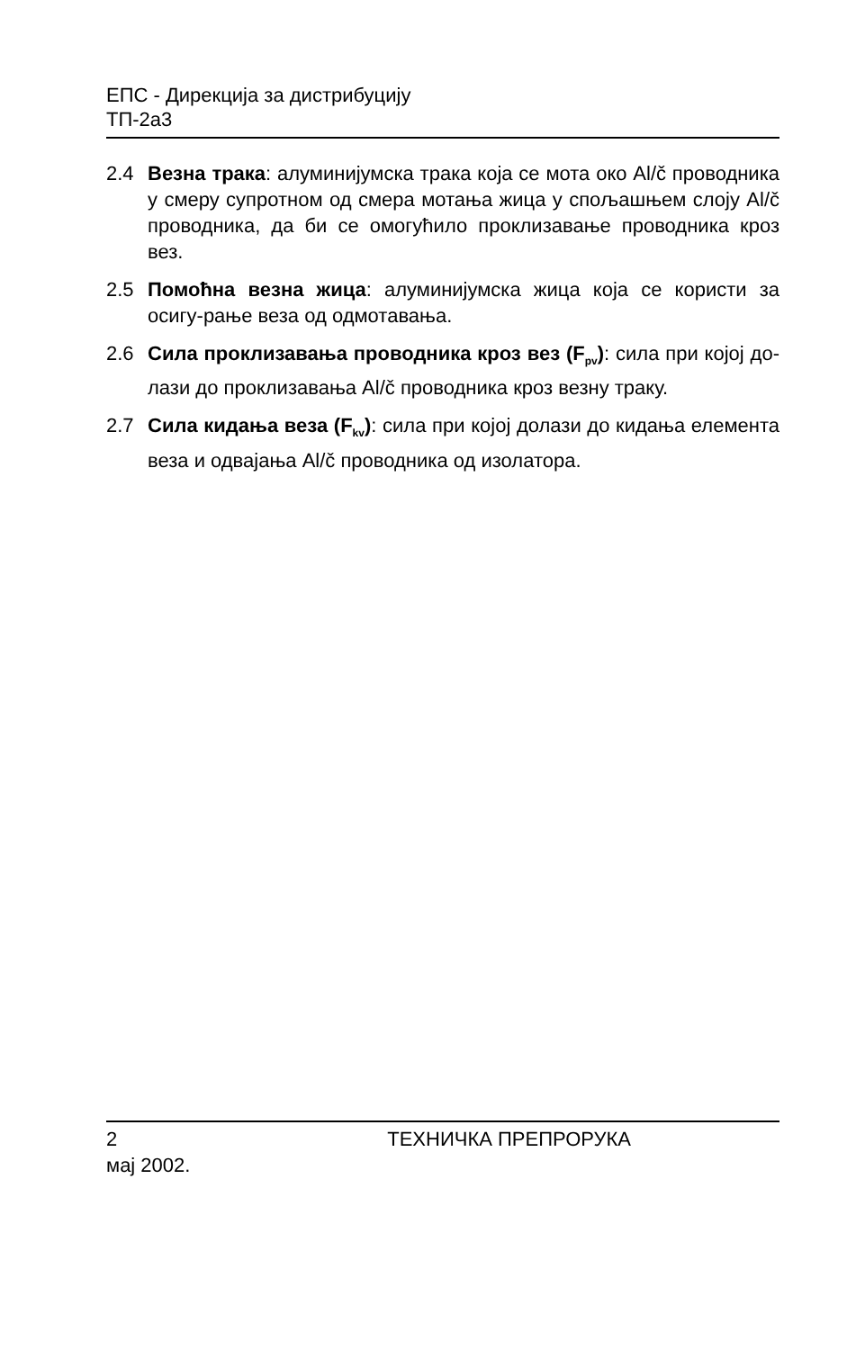ЕПС - Дирекција за дистрибуцију
ТП-2а3
2.4 Везна трака: алуминијумска трака која се мота око Al/č проводника у смеру супротном од смера мотања жица у спољашњем слоју Al/č проводника, да би се омогућило проклизавање проводника кроз вез.
2.5 Помоћна везна жица: алуминијумска жица која се користи за осигу-рање веза од одмотавања.
2.6 Сила проклизавања проводника кроз вез (F<sub>pv</sub>): сила при којој до-лази до проклизавања Al/č проводника кроз везну траку.
2.7 Сила кидања веза (F<sub>kv</sub>): сила при којој долази до кидања елемента веза и одвајања Al/č проводника од изолатора.
2 ТЕХНИЧКА ПРЕПРОРУКА
мај 2002.